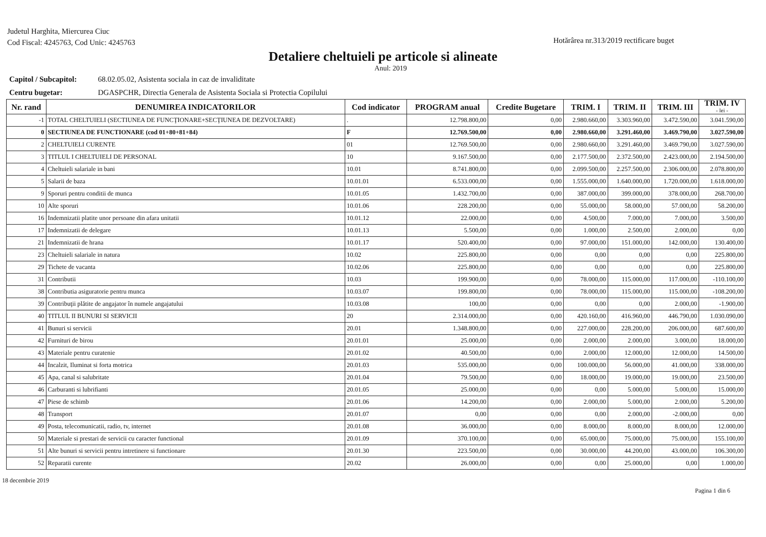Judetul Harghita, Miercurea Ciuc
Cod Fiscal: 4245763, Cod Unic: 4245763
Hotărârea nr.313/2019 rectificare buget
Detaliere cheltuieli pe articole si alineate
Anul: 2019
Capitol / Subcapitol: 68.02.05.02, Asistenta sociala in caz de invaliditate
Centru bugetar: DGASPCHR, Directia Generala de Asistenta Sociala si Protectia Copilului
| Nr. rand | DENUMIREA INDICATORILOR | Cod indicator | PROGRAM anual | Credite Bugetare | TRIM. I | TRIM. II | TRIM. III | TRIM. IV - lei - |
| --- | --- | --- | --- | --- | --- | --- | --- | --- |
| -1 | TOTAL CHELTUIELI (SECTIUNEA DE FUNCŢIONARE+SECŢIUNEA DE DEZVOLTARE) | . | 12.798.800,00 | 0,00 | 2.980.660,00 | 3.303.960,00 | 3.472.590,00 | 3.041.590,00 |
| 0 | SECTIUNEA DE FUNCTIONARE (cod 01+80+81+84) | F | 12.769.500,00 | 0,00 | 2.980.660,00 | 3.291.460,00 | 3.469.790,00 | 3.027.590,00 |
| 2 | CHELTUIELI CURENTE | 01 | 12.769.500,00 | 0,00 | 2.980.660,00 | 3.291.460,00 | 3.469.790,00 | 3.027.590,00 |
| 3 | TITLUL I CHELTUIELI DE PERSONAL | 10 | 9.167.500,00 | 0,00 | 2.177.500,00 | 2.372.500,00 | 2.423.000,00 | 2.194.500,00 |
| 4 | Cheltuieli salariale in bani | 10.01 | 8.741.800,00 | 0,00 | 2.099.500,00 | 2.257.500,00 | 2.306.000,00 | 2.078.800,00 |
| 5 | Salarii de baza | 10.01.01 | 6.533.000,00 | 0,00 | 1.555.000,00 | 1.640.000,00 | 1.720.000,00 | 1.618.000,00 |
| 9 | Sporuri pentru conditii de munca | 10.01.05 | 1.432.700,00 | 0,00 | 387.000,00 | 399.000,00 | 378.000,00 | 268.700,00 |
| 10 | Alte sporuri | 10.01.06 | 228.200,00 | 0,00 | 55.000,00 | 58.000,00 | 57.000,00 | 58.200,00 |
| 16 | Indemnizatii platite unor persoane din afara unitatii | 10.01.12 | 22.000,00 | 0,00 | 4.500,00 | 7.000,00 | 7.000,00 | 3.500,00 |
| 17 | Indemnizatii de delegare | 10.01.13 | 5.500,00 | 0,00 | 1.000,00 | 2.500,00 | 2.000,00 | 0,00 |
| 21 | Indemnizatii de hrana | 10.01.17 | 520.400,00 | 0,00 | 97.000,00 | 151.000,00 | 142.000,00 | 130.400,00 |
| 23 | Cheltuieli salariale in natura | 10.02 | 225.800,00 | 0,00 | 0,00 | 0,00 | 0,00 | 225.800,00 |
| 29 | Tichete de vacanta | 10.02.06 | 225.800,00 | 0,00 | 0,00 | 0,00 | 0,00 | 225.800,00 |
| 31 | Contributii | 10.03 | 199.900,00 | 0,00 | 78.000,00 | 115.000,00 | 117.000,00 | -110.100,00 |
| 38 | Contributia asiguratorie pentru munca | 10.03.07 | 199.800,00 | 0,00 | 78.000,00 | 115.000,00 | 115.000,00 | -108.200,00 |
| 39 | Contribuţii plătite de angajator în numele angajatului | 10.03.08 | 100,00 | 0,00 | 0,00 | 0,00 | 2.000,00 | -1.900,00 |
| 40 | TITLUL II BUNURI SI SERVICII | 20 | 2.314.000,00 | 0,00 | 420.160,00 | 416.960,00 | 446.790,00 | 1.030.090,00 |
| 41 | Bunuri si servicii | 20.01 | 1.348.800,00 | 0,00 | 227.000,00 | 228.200,00 | 206.000,00 | 687.600,00 |
| 42 | Furnituri de birou | 20.01.01 | 25.000,00 | 0,00 | 2.000,00 | 2.000,00 | 3.000,00 | 18.000,00 |
| 43 | Materiale pentru curatenie | 20.01.02 | 40.500,00 | 0,00 | 2.000,00 | 12.000,00 | 12.000,00 | 14.500,00 |
| 44 | Incalzit, Iluminat si forta motrica | 20.01.03 | 535.000,00 | 0,00 | 100.000,00 | 56.000,00 | 41.000,00 | 338.000,00 |
| 45 | Apa, canal si salubritate | 20.01.04 | 79.500,00 | 0,00 | 18.000,00 | 19.000,00 | 19.000,00 | 23.500,00 |
| 46 | Carburanti si lubrifianti | 20.01.05 | 25.000,00 | 0,00 | 0,00 | 5.000,00 | 5.000,00 | 15.000,00 |
| 47 | Piese de schimb | 20.01.06 | 14.200,00 | 0,00 | 2.000,00 | 5.000,00 | 2.000,00 | 5.200,00 |
| 48 | Transport | 20.01.07 | 0,00 | 0,00 | 0,00 | 2.000,00 | -2.000,00 | 0,00 |
| 49 | Posta, telecomunicatii, radio, tv, internet | 20.01.08 | 36.000,00 | 0,00 | 8.000,00 | 8.000,00 | 8.000,00 | 12.000,00 |
| 50 | Materiale si prestari de servicii cu caracter functional | 20.01.09 | 370.100,00 | 0,00 | 65.000,00 | 75.000,00 | 75.000,00 | 155.100,00 |
| 51 | Alte bunuri si servicii pentru intretinere si functionare | 20.01.30 | 223.500,00 | 0,00 | 30.000,00 | 44.200,00 | 43.000,00 | 106.300,00 |
| 52 | Reparatii curente | 20.02 | 26.000,00 | 0,00 | 0,00 | 25.000,00 | 0,00 | 1.000,00 |
18 decembrie 2019
Pagina 1 din 6